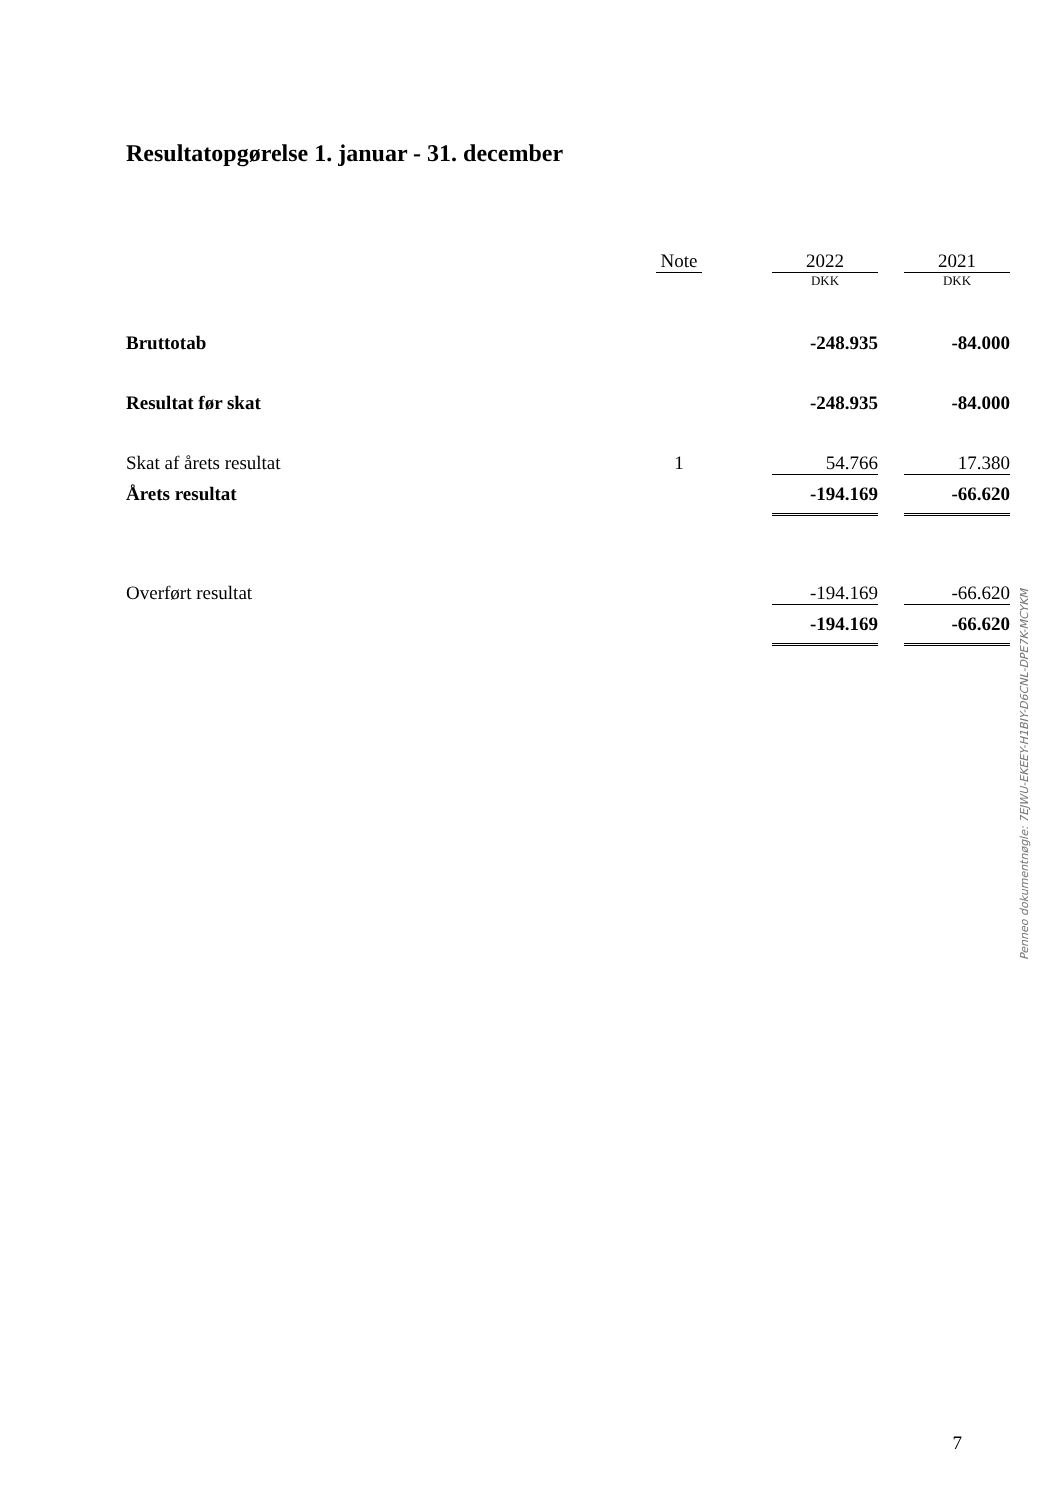Resultatopgørelse 1. januar - 31. december
| | Note | | 2022 | | 2021 |
| --- | --- | --- | --- | --- | --- |
| | | | DKK | | DKK |
| Bruttotab | | | -248.935 | | -84.000 |
| Resultat før skat | | | -248.935 | | -84.000 |
| Skat af årets resultat | 1 | | 54.766 | | 17.380 |
| Årets resultat | | | -194.169 | | -66.620 |
| Overført resultat | | | -194.169 | | -66.620 |
| | | | -194.169 | | -66.620 |
Penneo dokumentnøgle: 7EJWU-EKEEY-H1BIY-D6CNL-DPE7K-MCYKM
7